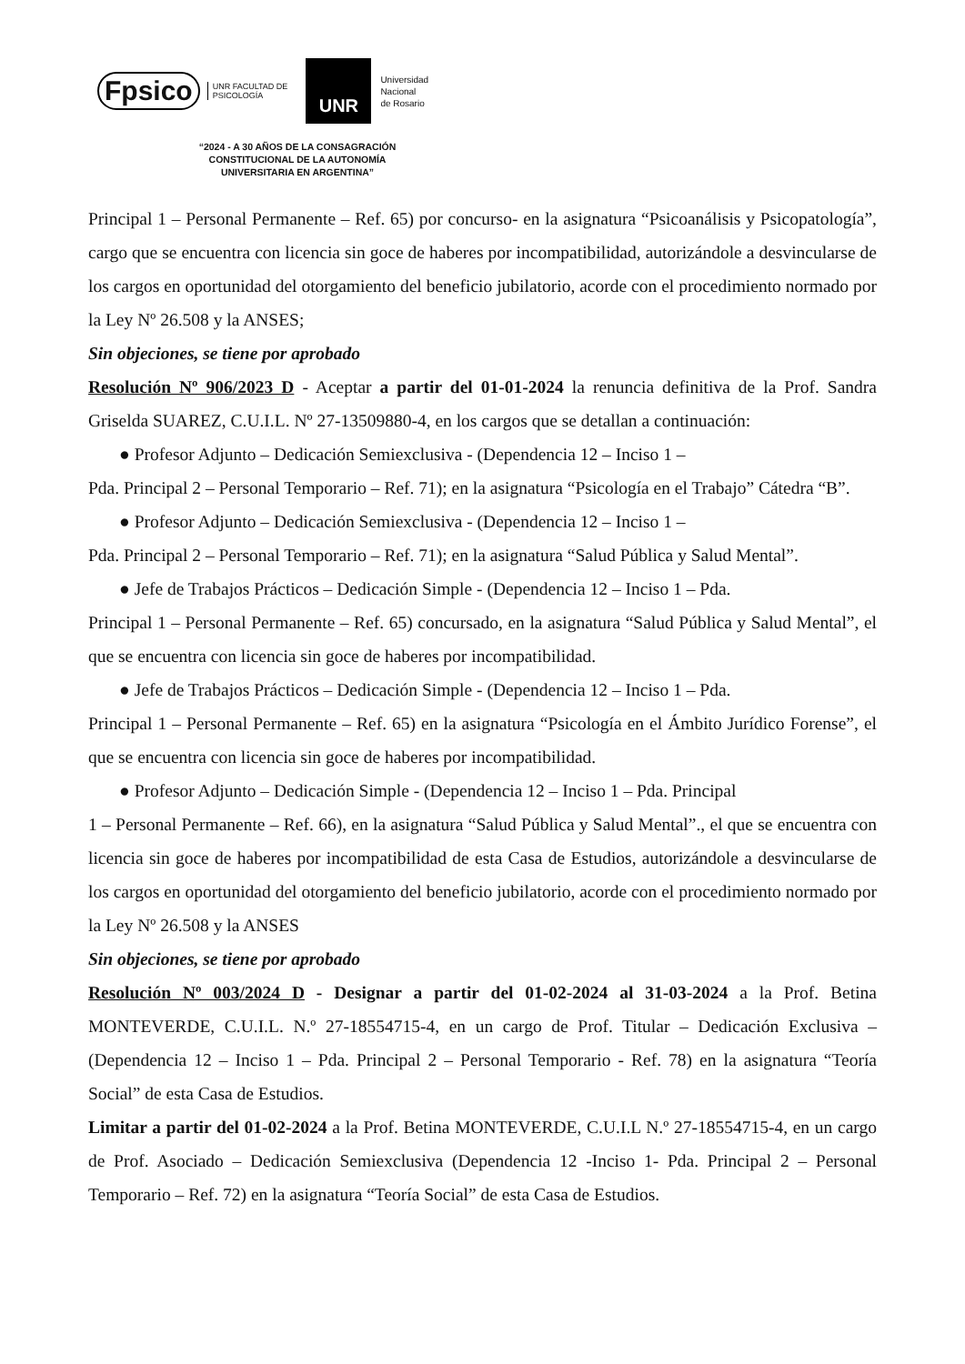Fpsico UNR FACULTAD DE
PSICOLOGÍA UNR Universidad
Nacional
de Rosario
“2024 - A 30 AÑOS DE LA CONSAGRACIÓN
CONSTITUCIONAL DE LA AUTONOMÍA
UNIVERSITARIA EN ARGENTINA”
Principal 1 – Personal Permanente – Ref. 65) por concurso- en la asignatura “Psicoanálisis y Psicopatología”, cargo que se encuentra con licencia sin goce de haberes por incompatibilidad, autorizándole a desvincularse de los cargos en oportunidad del otorgamiento del beneficio jubilatorio, acorde con el procedimiento normado por la Ley Nº 26.508 y la ANSES;
Sin objeciones, se tiene por aprobado
Resolución Nº 906/2023 D - Aceptar a partir del 01-01-2024 la renuncia definitiva de la Prof. Sandra Griselda SUAREZ, C.U.I.L. Nº 27-13509880-4, en los cargos que se detallan a continuación:
● Profesor Adjunto – Dedicación Semiexclusiva - (Dependencia 12 – Inciso 1 –
Pda. Principal 2 – Personal Temporario – Ref. 71); en la asignatura “Psicología en el Trabajo” Cátedra “B”.
● Profesor Adjunto – Dedicación Semiexclusiva - (Dependencia 12 – Inciso 1 –
Pda. Principal 2 – Personal Temporario – Ref. 71); en la asignatura “Salud Pública y Salud Mental”.
● Jefe de Trabajos Prácticos – Dedicación Simple - (Dependencia 12 – Inciso 1 – Pda.
Principal 1 – Personal Permanente – Ref. 65) concursado, en la asignatura “Salud Pública y Salud Mental”, el que se encuentra con licencia sin goce de haberes por incompatibilidad.
● Jefe de Trabajos Prácticos – Dedicación Simple - (Dependencia 12 – Inciso 1 – Pda.
Principal 1 – Personal Permanente – Ref. 65) en la asignatura “Psicología en el Ámbito Jurídico Forense”, el que se encuentra con licencia sin goce de haberes por incompatibilidad.
● Profesor Adjunto – Dedicación Simple - (Dependencia 12 – Inciso 1 – Pda. Principal
1 – Personal Permanente – Ref. 66), en la asignatura “Salud Pública y Salud Mental”., el que se encuentra con licencia sin goce de haberes por incompatibilidad de esta Casa de Estudios, autorizándole a desvincularse de los cargos en oportunidad del otorgamiento del beneficio jubilatorio, acorde con el procedimiento normado por la Ley Nº 26.508 y la ANSES
Sin objeciones, se tiene por aprobado
Resolución Nº 003/2024 D - Designar a partir del 01-02-2024 al 31-03-2024 a la Prof. Betina MONTEVERDE, C.U.I.L. N.º 27-18554715-4, en un cargo de Prof. Titular – Dedicación Exclusiva – (Dependencia 12 – Inciso 1 – Pda. Principal 2 – Personal Temporario - Ref. 78) en la asignatura “Teoría Social” de esta Casa de Estudios.
Limitar a partir del 01-02-2024 a la Prof. Betina MONTEVERDE, C.U.I.L N.º 27-18554715-4, en un cargo de Prof. Asociado – Dedicación Semiexclusiva (Dependencia 12 -Inciso 1- Pda. Principal 2 – Personal Temporario – Ref. 72) en la asignatura “Teoría Social” de esta Casa de Estudios.